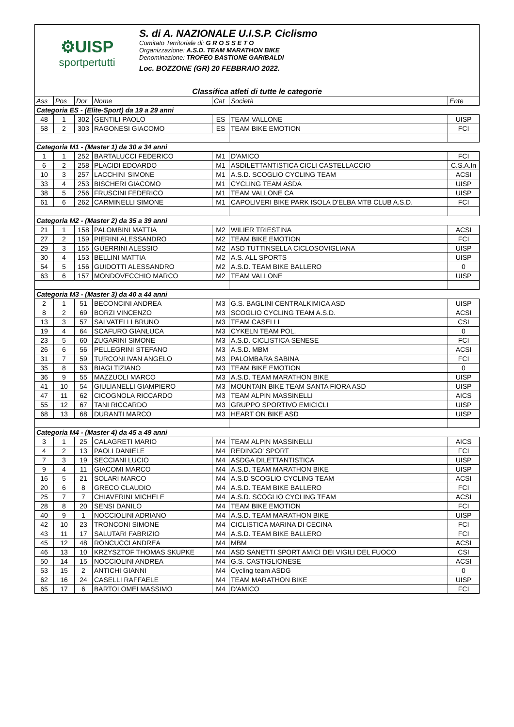⚙UISP
sportpertutti
S. di A. NAZIONALE U.I.S.P. Ciclismo
Comitato Territoriale di: G R O S S E T O
Organizzazione: A.S.D. TEAM MARATHON BIKE
Denominazione: TROFEO BASTIONE GARIBALDI
Loc. BOZZONE (GR) 20 FEBBRAIO 2022.
| Classifica atleti di tutte le categorie | | | | | | |
| Ass | Pos | Dor | Nome | Cat | Società | Ente |
| Categoria ES - (Elite-Sport) da 19 a 29 anni | | | | | | |
| 48 | 1 | 302 | GENTILI PAOLO | ES | TEAM VALLONE | UISP |
| 58 | 2 | 303 | RAGONESI GIACOMO | ES | TEAM BIKE EMOTION | FCI |
| Categoria M1 - (Master 1) da 30 a 34 anni | | | | | | |
| 1 | 1 | 252 | BARTALUCCI FEDERICO | M1 | D'AMICO | FCI |
| 6 | 2 | 258 | PLACIDI EDOARDO | M1 | ASDILETTANTISTICA CICLI CASTELLACCIO | C.S.A.In |
| 10 | 3 | 257 | LACCHINI SIMONE | M1 | A.S.D. SCOGLIO CYCLING TEAM | ACSI |
| 33 | 4 | 253 | BISCHERI GIACOMO | M1 | CYCLING TEAM ASDA | UISP |
| 38 | 5 | 256 | FRUSCINI FEDERICO | M1 | TEAM VALLONE CA | UISP |
| 61 | 6 | 262 | CARMINELLI SIMONE | M1 | CAPOLIVERI BIKE PARK ISOLA D'ELBA MTB CLUB A.S.D. | FCI |
| Categoria M2 - (Master 2) da 35 a 39 anni | | | | | | |
| 21 | 1 | 158 | PALOMBINI MATTIA | M2 | WILIER TRIESTINA | ACSI |
| 27 | 2 | 159 | PIERINI ALESSANDRO | M2 | TEAM BIKE EMOTION | FCI |
| 29 | 3 | 155 | GUERRINI ALESSIO | M2 | ASD TUTTINSELLA CICLOSOVIGLIANA | UISP |
| 30 | 4 | 153 | BELLINI MATTIA | M2 | A.S. ALL SPORTS | UISP |
| 54 | 5 | 156 | GUIDOTTI ALESSANDRO | M2 | A.S.D. TEAM BIKE BALLERO | 0 |
| 63 | 6 | 157 | MONDOVECCHIO MARCO | M2 | TEAM VALLONE | UISP |
| Categoria M3 - (Master 3) da 40 a 44 anni | | | | | | |
| 2 | 1 | 51 | BECONCINI ANDREA | M3 | G.S. BAGLINI CENTRALKIMICA ASD | UISP |
| 8 | 2 | 69 | BORZI VINCENZO | M3 | SCOGLIO CYCLING TEAM A.S.D. | ACSI |
| 13 | 3 | 57 | SALVATELLI BRUNO | M3 | TEAM CASELLI | CSI |
| 19 | 4 | 64 | SCAFURO GIANLUCA | M3 | CYKELN TEAM POL. | 0 |
| 23 | 5 | 60 | ZUGARINI SIMONE | M3 | A.S.D. CICLISTICA SENESE | FCI |
| 26 | 6 | 56 | PELLEGRINI STEFANO | M3 | A.S.D. MBM | ACSI |
| 31 | 7 | 59 | TURCONI IVAN ANGELO | M3 | PALOMBARA SABINA | FCI |
| 35 | 8 | 53 | BIAGI TIZIANO | M3 | TEAM BIKE EMOTION | 0 |
| 36 | 9 | 55 | MAZZUOLI MARCO | M3 | A.S.D. TEAM MARATHON BIKE | UISP |
| 41 | 10 | 54 | GIULIANELLI GIAMPIERO | M3 | MOUNTAIN BIKE TEAM SANTA FIORA ASD | UISP |
| 47 | 11 | 62 | CICOGNOLA RICCARDO | M3 | TEAM ALPIN MASSINELLI | AICS |
| 55 | 12 | 67 | TANI RICCARDO | M3 | GRUPPO SPORTIVO EMICICLI | UISP |
| 68 | 13 | 68 | DURANTI MARCO | M3 | HEART ON BIKE ASD | UISP |
| Categoria M4 - (Master 4) da 45 a 49 anni | | | | | | |
| 3 | 1 | 25 | CALAGRETI MARIO | M4 | TEAM ALPIN MASSINELLI | AICS |
| 4 | 2 | 13 | PAOLI DANIELE | M4 | REDINGO' SPORT | FCI |
| 7 | 3 | 19 | SECCIANI LUCIO | M4 | ASDGA DILETTANTISTICA | UISP |
| 9 | 4 | 11 | GIACOMI MARCO | M4 | A.S.D. TEAM MARATHON BIKE | UISP |
| 16 | 5 | 21 | SOLARI MARCO | M4 | A.S.D SCOGLIO CYCLING TEAM | ACSI |
| 20 | 6 | 8 | GRECO CLAUDIO | M4 | A.S.D. TEAM BIKE BALLERO | FCI |
| 25 | 7 | 7 | CHIAVERINI MICHELE | M4 | A.S.D. SCOGLIO CYCLING TEAM | ACSI |
| 28 | 8 | 20 | SENSI DANILO | M4 | TEAM BIKE EMOTION | FCI |
| 40 | 9 | 1 | NOCCIOLINI ADRIANO | M4 | A.S.D. TEAM MARATHON BIKE | UISP |
| 42 | 10 | 23 | TRONCONI SIMONE | M4 | CICLISTICA MARINA DI CECINA | FCI |
| 43 | 11 | 17 | SALUTARI FABRIZIO | M4 | A.S.D. TEAM BIKE BALLERO | FCI |
| 45 | 12 | 48 | RONCUCCI ANDREA | M4 | MBM | ACSI |
| 46 | 13 | 10 | KRZYSZTOF THOMAS SKUPKE | M4 | ASD SANETTI SPORT AMICI DEI VIGILI DEL FUOCO | CSI |
| 50 | 14 | 15 | NOCCIOLINI ANDREA | M4 | G.S. CASTIGLIONESE | ACSI |
| 53 | 15 | 2 | ANTICHI GIANNI | M4 | Cycling team ASDG | 0 |
| 62 | 16 | 24 | CASELLI RAFFAELE | M4 | TEAM MARATHON BIKE | UISP |
| 65 | 17 | 6 | BARTOLOMEI MASSIMO | M4 | D'AMICO | FCI |